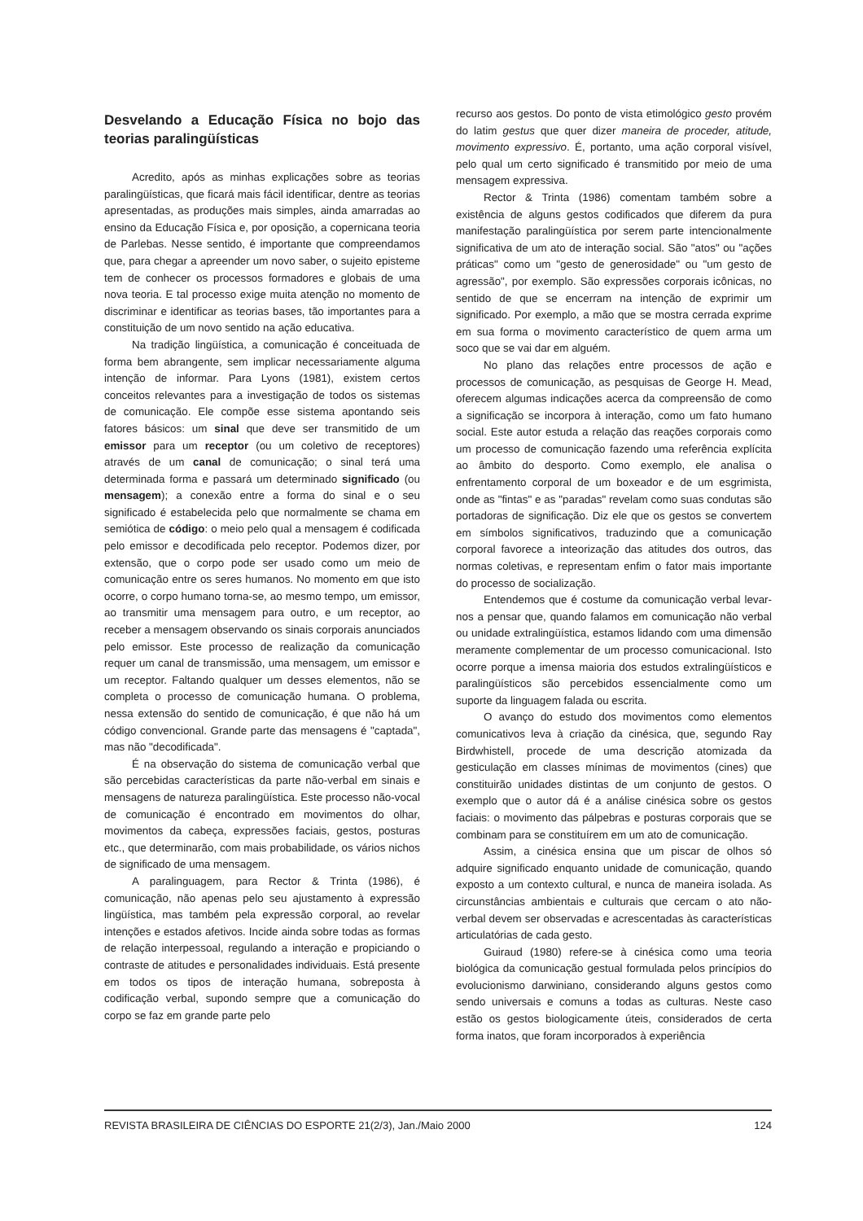Desvelando a Educação Física no bojo das teorias paralingüísticas
Acredito, após as minhas explicações sobre as teorias paralingüísticas, que ficará mais fácil identificar, dentre as teorias apresentadas, as produções mais simples, ainda amarradas ao ensino da Educação Física e, por oposição, a copernicana teoria de Parlebas. Nesse sentido, é importante que compreendamos que, para chegar a apreender um novo saber, o sujeito episteme tem de conhecer os processos formadores e globais de uma nova teoria. E tal processo exige muita atenção no momento de discriminar e identificar as teorias bases, tão importantes para a constituição de um novo sentido na ação educativa.
Na tradição lingüística, a comunicação é conceituada de forma bem abrangente, sem implicar necessariamente alguma intenção de informar. Para Lyons (1981), existem certos conceitos relevantes para a investigação de todos os sistemas de comunicação. Ele compõe esse sistema apontando seis fatores básicos: um sinal que deve ser transmitido de um emissor para um receptor (ou um coletivo de receptores) através de um canal de comunicação; o sinal terá uma determinada forma e passará um determinado significado (ou mensagem); a conexão entre a forma do sinal e o seu significado é estabelecida pelo que normalmente se chama em semiótica de código: o meio pelo qual a mensagem é codificada pelo emissor e decodificada pelo receptor. Podemos dizer, por extensão, que o corpo pode ser usado como um meio de comunicação entre os seres humanos. No momento em que isto ocorre, o corpo humano torna-se, ao mesmo tempo, um emissor, ao transmitir uma mensagem para outro, e um receptor, ao receber a mensagem observando os sinais corporais anunciados pelo emissor. Este processo de realização da comunicação requer um canal de transmissão, uma mensagem, um emissor e um receptor. Faltando qualquer um desses elementos, não se completa o processo de comunicação humana. O problema, nessa extensão do sentido de comunicação, é que não há um código convencional. Grande parte das mensagens é "captada", mas não "decodificada".
É na observação do sistema de comunicação verbal que são percebidas características da parte não-verbal em sinais e mensagens de natureza paralingüística. Este processo não-vocal de comunicação é encontrado em movimentos do olhar, movimentos da cabeça, expressões faciais, gestos, posturas etc., que determinarão, com mais probabilidade, os vários nichos de significado de uma mensagem.
A paralinguagem, para Rector & Trinta (1986), é comunicação, não apenas pelo seu ajustamento à expressão lingüística, mas também pela expressão corporal, ao revelar intenções e estados afetivos. Incide ainda sobre todas as formas de relação interpessoal, regulando a interação e propiciando o contraste de atitudes e personalidades individuais. Está presente em todos os tipos de interação humana, sobreposta à codificação verbal, supondo sempre que a comunicação do corpo se faz em grande parte pelo
recurso aos gestos. Do ponto de vista etimológico gesto provém do latim gestus que quer dizer maneira de proceder, atitude, movimento expressivo. É, portanto, uma ação corporal visível, pelo qual um certo significado é transmitido por meio de uma mensagem expressiva.
Rector & Trinta (1986) comentam também sobre a existência de alguns gestos codificados que diferem da pura manifestação paralingüística por serem parte intencionalmente significativa de um ato de interação social. São "atos" ou "ações práticas" como um "gesto de generosidade" ou "um gesto de agressão", por exemplo. São expressões corporais icônicas, no sentido de que se encerram na intenção de exprimir um significado. Por exemplo, a mão que se mostra cerrada exprime em sua forma o movimento característico de quem arma um soco que se vai dar em alguém.
No plano das relações entre processos de ação e processos de comunicação, as pesquisas de George H. Mead, oferecem algumas indicações acerca da compreensão de como a significação se incorpora à interação, como um fato humano social. Este autor estuda a relação das reações corporais como um processo de comunicação fazendo uma referência explícita ao âmbito do desporto. Como exemplo, ele analisa o enfrentamento corporal de um boxeador e de um esgrimista, onde as "fintas" e as "paradas" revelam como suas condutas são portadoras de significação. Diz ele que os gestos se convertem em símbolos significativos, traduzindo que a comunicação corporal favorece a inteorização das atitudes dos outros, das normas coletivas, e representam enfim o fator mais importante do processo de socialização.
Entendemos que é costume da comunicação verbal levar-nos a pensar que, quando falamos em comunicação não verbal ou unidade extralingüística, estamos lidando com uma dimensão meramente complementar de um processo comunicacional. Isto ocorre porque a imensa maioria dos estudos extralingüísticos e paralingüísticos são percebidos essencialmente como um suporte da linguagem falada ou escrita.
O avanço do estudo dos movimentos como elementos comunicativos leva à criação da cinésica, que, segundo Ray Birdwhistell, procede de uma descrição atomizada da gesticulação em classes mínimas de movimentos (cines) que constituirão unidades distintas de um conjunto de gestos. O exemplo que o autor dá é a análise cinésica sobre os gestos faciais: o movimento das pálpebras e posturas corporais que se combinam para se constituírem em um ato de comunicação.
Assim, a cinésica ensina que um piscar de olhos só adquire significado enquanto unidade de comunicação, quando exposto a um contexto cultural, e nunca de maneira isolada. As circunstâncias ambientais e culturais que cercam o ato não-verbal devem ser observadas e acrescentadas às características articulatórias de cada gesto.
Guiraud (1980) refere-se à cinésica como uma teoria biológica da comunicação gestual formulada pelos princípios do evolucionismo darwiniano, considerando alguns gestos como sendo universais e comuns a todas as culturas. Neste caso estão os gestos biologicamente úteis, considerados de certa forma inatos, que foram incorporados à experiência
REVISTA BRASILEIRA DE CIÊNCIAS DO ESPORTE 21(2/3), Jan./Maio 2000 124